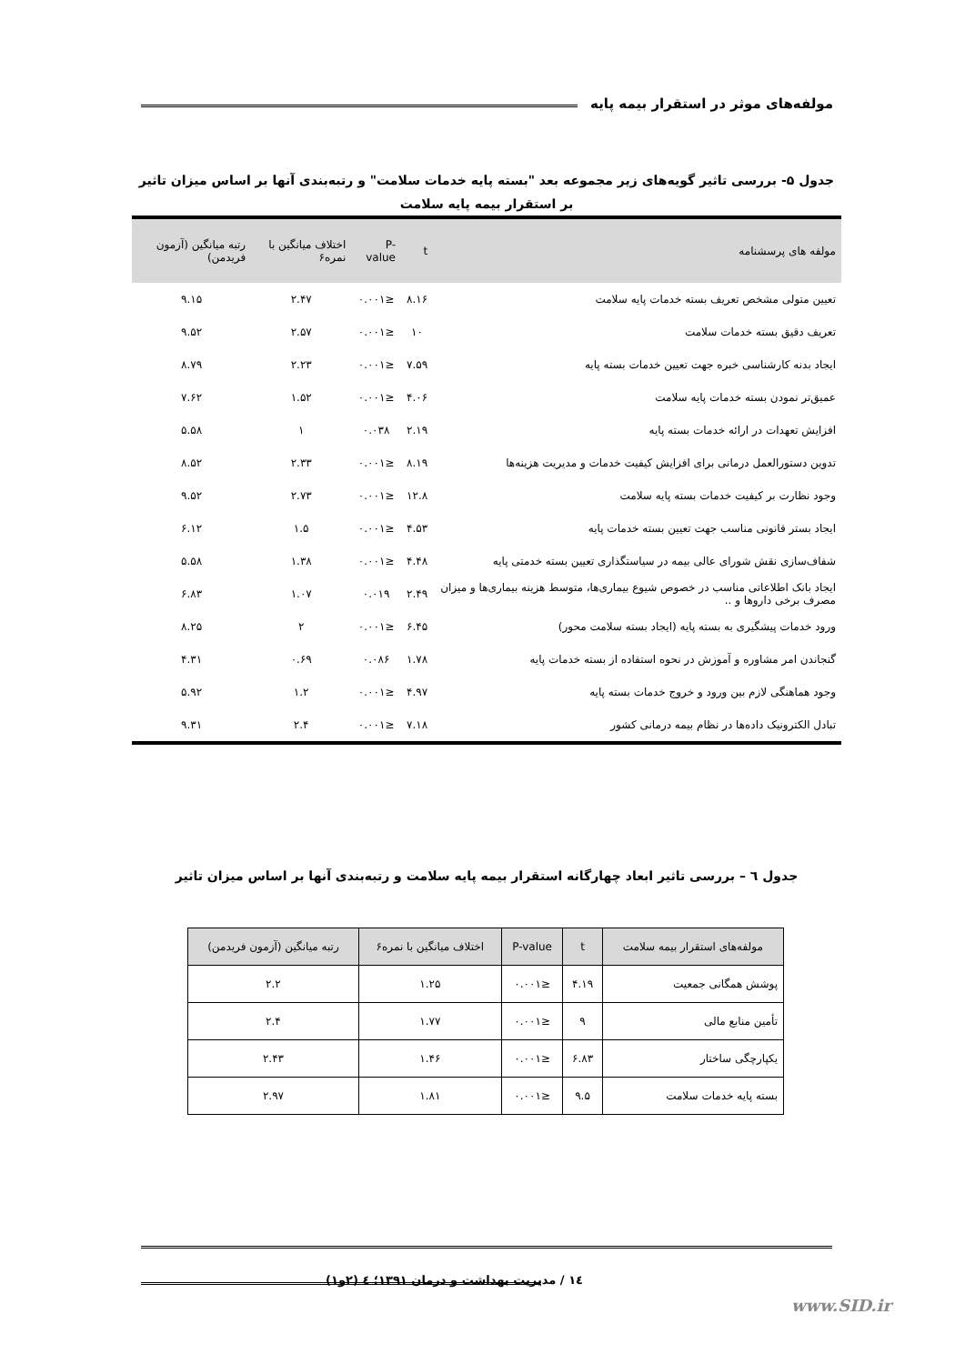مولفه‌های موثر در استقرار بیمه پایه
جدول ۵- بررسی تاثیر گویه‌های زیر مجموعه بعد "بسته پایه خدمات سلامت" و رتبه‌بندی آنها بر اساس میزان تاثیر بر استقرار بیمه پایه سلامت
| مولفه های پرسشنامه | t | P-value | اختلاف میانگین با نمره۶ | رتبه میانگین (آزمون فریدمن) |
| --- | --- | --- | --- | --- |
| تعیین متولی مشخص تعریف بسته خدمات پایه سلامت | ۸.۱۶ | ≤۰.۰۰۱ | ۲.۴۷ | ۹.۱۵ |
| تعریف دقیق بسته خدمات سلامت | ۱۰ | ≤۰.۰۰۱ | ۲.۵۷ | ۹.۵۲ |
| ایجاد بدنه کارشناسی خبره جهت تعیین خدمات بسته پایه | ۷.۵۹ | ≤۰.۰۰۱ | ۲.۲۳ | ۸.۷۹ |
| عمیق‌تر نمودن بسته خدمات پایه سلامت | ۴.۰۶ | ≤۰.۰۰۱ | ۱.۵۲ | ۷.۶۲ |
| افزایش تعهدات در ارائه خدمات بسته پایه | ۲.۱۹ | ۰.۰۳۸ | ۱ | ۵.۵۸ |
| تدوین دستورالعمل درمانی برای افزایش کیفیت خدمات و مدیریت هزینه‌ها | ۸.۱۹ | ≤۰.۰۰۱ | ۲.۳۳ | ۸.۵۲ |
| وجود نظارت بر کیفیت خدمات بسته پایه سلامت | ۱۲.۸ | ≤۰.۰۰۱ | ۲.۷۳ | ۹.۵۲ |
| ایجاد بستر قانونی مناسب جهت تعیین بسته خدمات پایه | ۴.۵۳ | ≤۰.۰۰۱ | ۱.۵ | ۶.۱۲ |
| شفاف‌سازی نقش شورای عالی بیمه در سیاستگذاری تعیین بسته خدمتی پایه | ۴.۴۸ | ≤۰.۰۰۱ | ۱.۳۸ | ۵.۵۸ |
| ایجاد بانک اطلاعاتی مناسب در خصوص شیوع بیماری‌ها، متوسط هزینه بیماری‌ها و میزان مصرف برخی داروها و .. | ۲.۴۹ | ۰.۰۱۹ | ۱.۰۷ | ۶.۸۳ |
| ورود خدمات پیشگیری به بسته پایه (ایجاد بسته سلامت محور) | ۶.۴۵ | ≤۰.۰۰۱ | ۲ | ۸.۲۵ |
| گنجاندن امر مشاوره و آموزش در نحوه استفاده از بسته خدمات پایه | ۱.۷۸ | ۰.۰۸۶ | ۰.۶۹ | ۴.۳۱ |
| وجود هماهنگی لازم بین ورود و خروج خدمات بسته پایه | ۴.۹۷ | ≤۰.۰۰۱ | ۱.۲ | ۵.۹۲ |
| تبادل الکترونیک داده‌ها در نظام بیمه درمانی کشور | ۷.۱۸ | ≤۰.۰۰۱ | ۲.۴ | ۹.۳۱ |
جدول ٦ – بررسی تاثیر ابعاد چهارگانه استقرار بیمه پایه سلامت و رتبه‌بندی آنها بر اساس میزان تاثیر
| مولفه‌های استقرار بیمه سلامت | t | P-value | اختلاف میانگین با نمره۶ | رتبه میانگین (آزمون فریدمن) |
| --- | --- | --- | --- | --- |
| پوشش همگانی جمعیت | ۴.۱۹ | ≤۰.۰۰۱ | ۱.۲۵ | ۲.۲ |
| تأمین منابع مالی | ۹ | ≤۰.۰۰۱ | ۱.۷۷ | ۲.۴ |
| یکپارچگی ساختار | ۶.۸۳ | ≤۰.۰۰۱ | ۱.۴۶ | ۲.۴۳ |
| بسته پایه خدمات سلامت | ۹.۵ | ≤۰.۰۰۱ | ۱.۸۱ | ۲.۹۷ |
١٤ / مدیریت بهداشت و درمان ۱۳۹۱؛ ٤ (۲و۱)
www.SID.ir